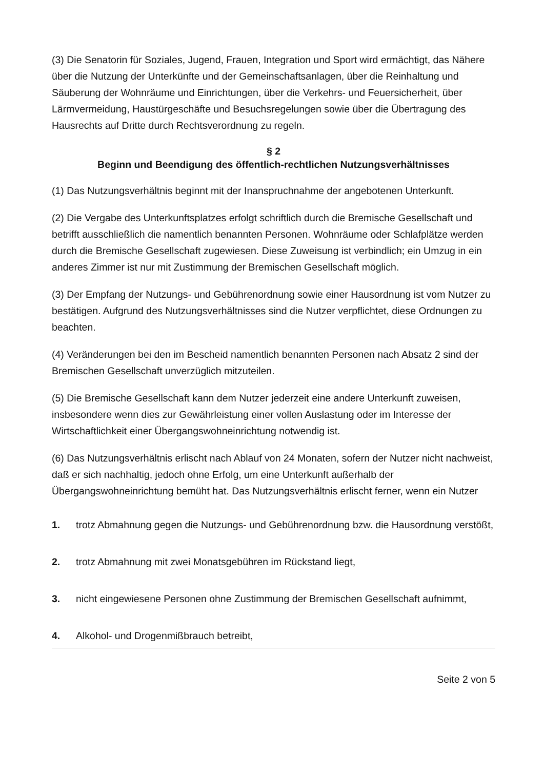(3) Die Senatorin für Soziales, Jugend, Frauen, Integration und Sport wird ermächtigt, das Nähere über die Nutzung der Unterkünfte und der Gemeinschaftsanlagen, über die Reinhaltung und Säuberung der Wohnräume und Einrichtungen, über die Verkehrs- und Feuersicherheit, über Lärmvermeidung, Haustürgeschäfte und Besuchsregelungen sowie über die Übertragung des Hausrechts auf Dritte durch Rechtsverordnung zu regeln.
§ 2
Beginn und Beendigung des öffentlich-rechtlichen Nutzungsverhältnisses
(1) Das Nutzungsverhältnis beginnt mit der Inanspruchnahme der angebotenen Unterkunft.
(2) Die Vergabe des Unterkunftsplatzes erfolgt schriftlich durch die Bremische Gesellschaft und betrifft ausschließlich die namentlich benannten Personen. Wohnräume oder Schlafplätze werden durch die Bremische Gesellschaft zugewiesen. Diese Zuweisung ist verbindlich; ein Umzug in ein anderes Zimmer ist nur mit Zustimmung der Bremischen Gesellschaft möglich.
(3) Der Empfang der Nutzungs- und Gebührenordnung sowie einer Hausordnung ist vom Nutzer zu bestätigen. Aufgrund des Nutzungsverhältnisses sind die Nutzer verpflichtet, diese Ordnungen zu beachten.
(4) Veränderungen bei den im Bescheid namentlich benannten Personen nach Absatz 2 sind der Bremischen Gesellschaft unverzüglich mitzuteilen.
(5) Die Bremische Gesellschaft kann dem Nutzer jederzeit eine andere Unterkunft zuweisen, insbesondere wenn dies zur Gewährleistung einer vollen Auslastung oder im Interesse der Wirtschaftlichkeit einer Übergangswohneinrichtung notwendig ist.
(6) Das Nutzungsverhältnis erlischt nach Ablauf von 24 Monaten, sofern der Nutzer nicht nachweist, daß er sich nachhaltig, jedoch ohne Erfolg, um eine Unterkunft außerhalb der Übergangswohneinrichtung bemüht hat. Das Nutzungsverhältnis erlischt ferner, wenn ein Nutzer
1. trotz Abmahnung gegen die Nutzungs- und Gebührenordnung bzw. die Hausordnung verstößt,
2. trotz Abmahnung mit zwei Monatsgebühren im Rückstand liegt,
3. nicht eingewiesene Personen ohne Zustimmung der Bremischen Gesellschaft aufnimmt,
4. Alkohol- und Drogenmißbrauch betreibt,
Seite 2 von 5